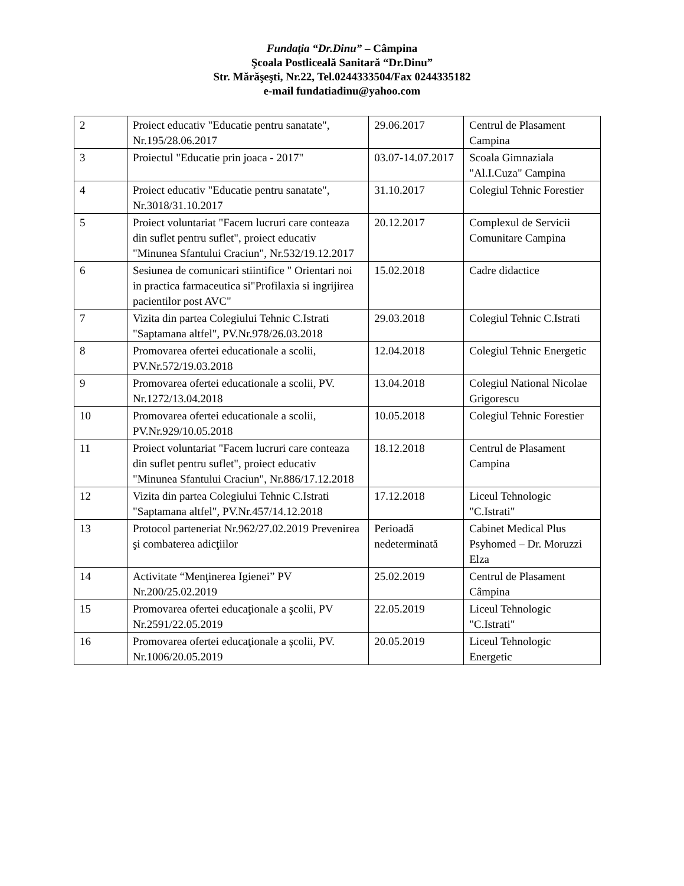Fundaţia “Dr.Dinu” – Câmpina
Şcoala Postliceală Sanitară “Dr.Dinu”
Str. Mărăşeşti, Nr.22, Tel.0244333504/Fax 0244335182
e-mail fundatiadinu@yahoo.com
| 2 | Proiect educativ "Educatie pentru sanatate", Nr.195/28.06.2017 | 29.06.2017 | Centrul de Plasament Campina |
| 3 | Proiectul "Educatie prin joaca - 2017" | 03.07-14.07.2017 | Scoala Gimnaziala "Al.I.Cuza" Campina |
| 4 | Proiect educativ "Educatie pentru sanatate", Nr.3018/31.10.2017 | 31.10.2017 | Colegiul Tehnic Forestier |
| 5 | Proiect voluntariat "Facem lucruri care conteaza din suflet pentru suflet", proiect educativ "Minunea Sfantului Craciun", Nr.532/19.12.2017 | 20.12.2017 | Complexul de Servicii Comunitare Campina |
| 6 | Sesiunea de comunicari stiintifice " Orientari noi in practica farmaceutica si"Profilaxia si ingrijirea pacientilor post AVC" | 15.02.2018 | Cadre didactice |
| 7 | Vizita din partea Colegiului Tehnic C.Istrati "Saptamana altfel", PV.Nr.978/26.03.2018 | 29.03.2018 | Colegiul Tehnic C.Istrati |
| 8 | Promovarea ofertei educationale a scolii, PV.Nr.572/19.03.2018 | 12.04.2018 | Colegiul Tehnic Energetic |
| 9 | Promovarea ofertei educationale a scolii, PV. Nr.1272/13.04.2018 | 13.04.2018 | Colegiul National Nicolae Grigorescu |
| 10 | Promovarea ofertei educationale a scolii, PV.Nr.929/10.05.2018 | 10.05.2018 | Colegiul Tehnic Forestier |
| 11 | Proiect voluntariat "Facem lucruri care conteaza din suflet pentru suflet", proiect educativ "Minunea Sfantului Craciun", Nr.886/17.12.2018 | 18.12.2018 | Centrul de Plasament Campina |
| 12 | Vizita din partea Colegiului Tehnic C.Istrati "Saptamana altfel", PV.Nr.457/14.12.2018 | 17.12.2018 | Liceul Tehnologic "C.Istrati" |
| 13 | Protocol parteneriat Nr.962/27.02.2019 Prevenirea şi combaterea adicţiilor | Perioadă nedeterminată | Cabinet Medical Plus Psyhomed – Dr. Moruzzi Elza |
| 14 | Activitate “Menţinerea Igienei” PV Nr.200/25.02.2019 | 25.02.2019 | Centrul de Plasament Câmpina |
| 15 | Promovarea ofertei educaţionale a şcolii, PV Nr.2591/22.05.2019 | 22.05.2019 | Liceul Tehnologic "C.Istrati" |
| 16 | Promovarea ofertei educaţionale a şcolii, PV. Nr.1006/20.05.2019 | 20.05.2019 | Liceul Tehnologic Energetic |